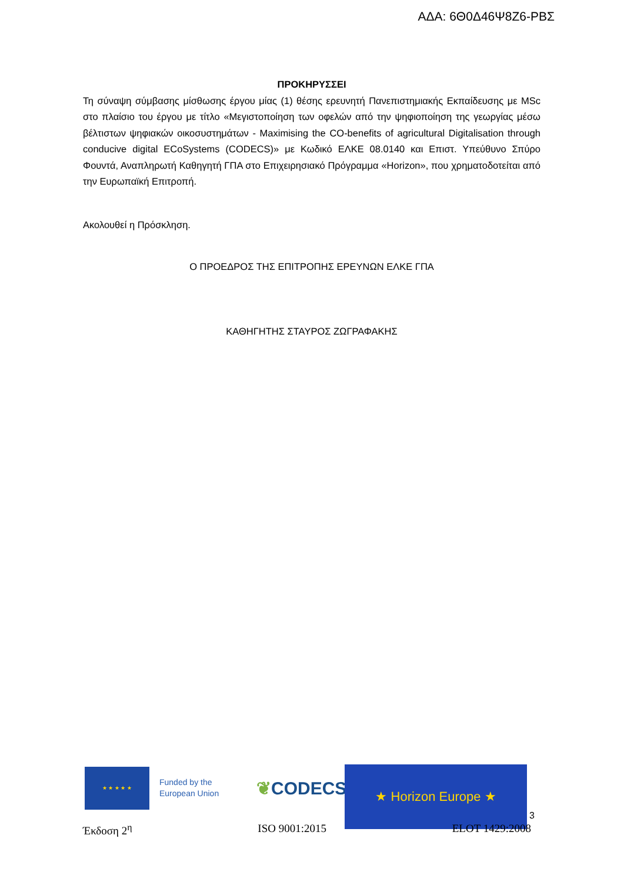ΑΔΑ: 6Θ0Δ46Ψ8Ζ6-ΡΒΣ
ΠΡΟΚΗΡΥΣΣΕΙ
Τη σύναψη σύμβασης μίσθωσης έργου μίας (1) θέσης ερευνητή Πανεπιστημιακής Εκπαίδευσης με MSc στο πλαίσιο του έργου με τίτλο «Μεγιστοποίηση των οφελών από την ψηφιοποίηση της γεωργίας μέσω βέλτιστων ψηφιακών οικοσυστημάτων - Maximising the CO-benefits of agricultural Digitalisation through conducive digital ECoSystems (CODECS)» με Κωδικό ΕΛΚΕ 08.0140 και Επιστ. Υπεύθυνο Σπύρο Φουντά, Αναπληρωτή Καθηγητή ΓΠΑ στο Επιχειρησιακό Πρόγραμμα «Horizon», που χρηματοδοτείται από την Ευρωπαϊκή Επιτροπή.
Ακολουθεί η Πρόσκληση.
Ο ΠΡΟΕΔΡΟΣ ΤΗΣ ΕΠΙΤΡΟΠΗΣ ΕΡΕΥΝΩΝ ΕΛΚΕ ΓΠΑ
ΚΑΘΗΓΗΤΗΣ ΣΤΑΥΡΟΣ ΖΩΓΡΑΦΑΚΗΣ
★ ★ ★ ★ ★
Funded by the European Union
❦CODECS
★ Horizon Europe ★
3
Έκδοση 2<sup>η</sup> ISO 9001:2015 ELOT 1429:2008